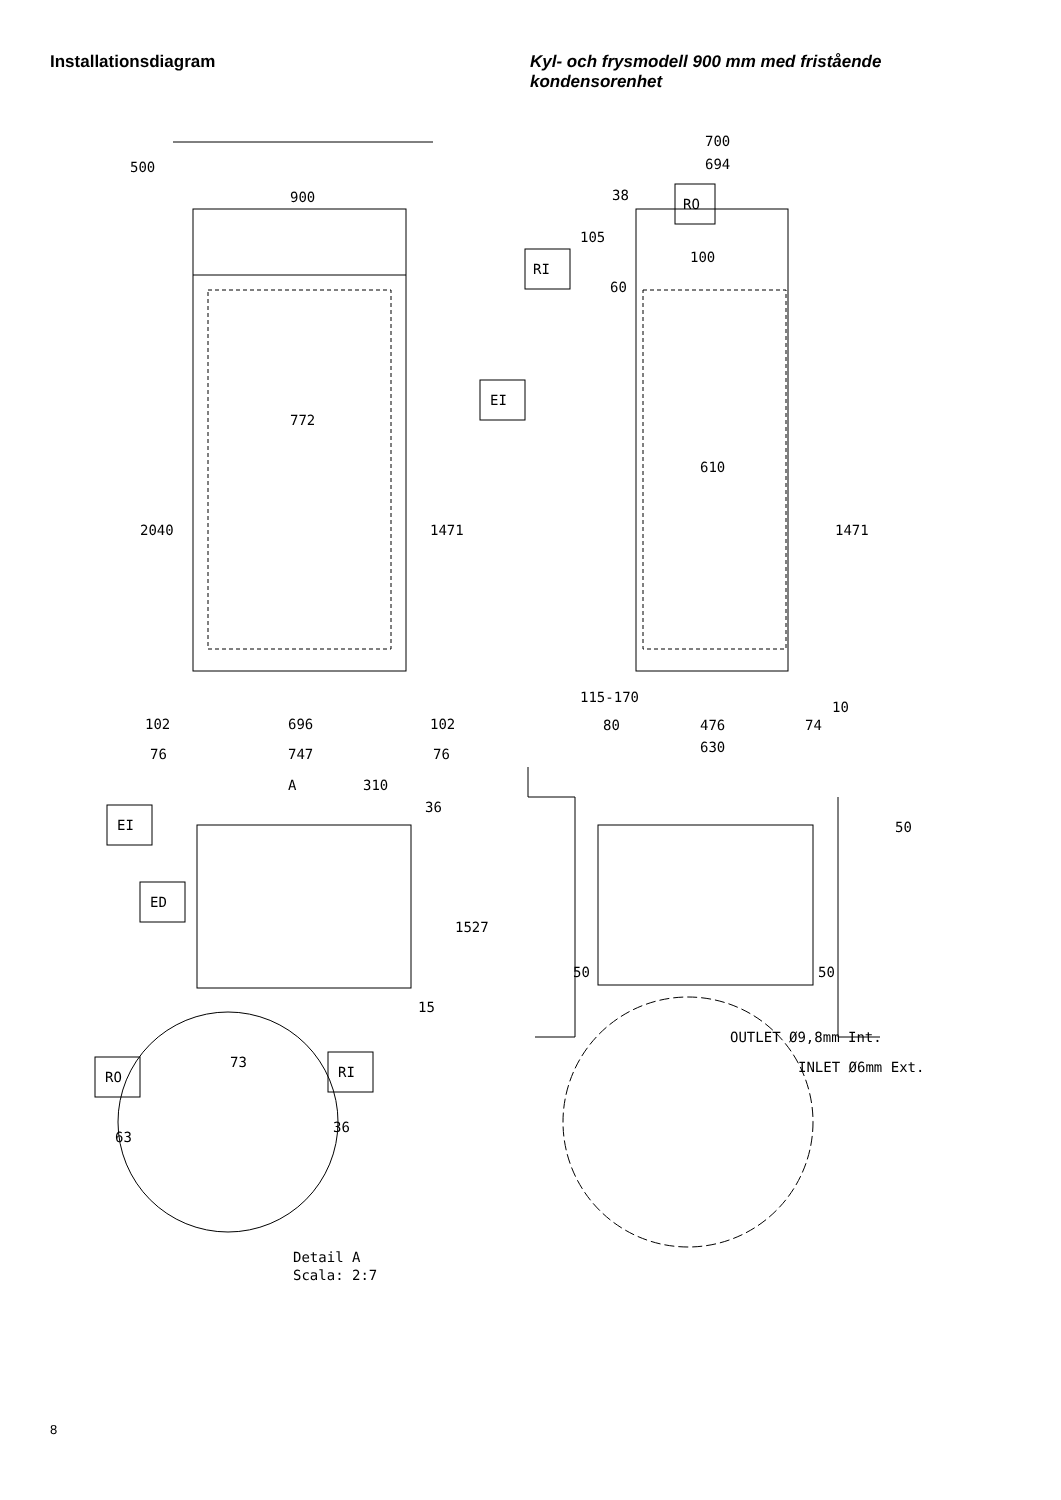Installationsdiagram
Kyl- och frysmodell 900 mm med fristående kondensorenhet
900
772
2040
1471
500
102
696
102
76
747
76
700
694
38
RO
105
RI
100
60
EI
610
1471
115-170
10
80
476
74
630
A
310
36
EI
ED
1527
15
RO
73
RI
63
36
Detail A
Scala: 2:7
50
50
50
OUTLET Ø9,8mm Int.
INLET Ø6mm Ext.
8